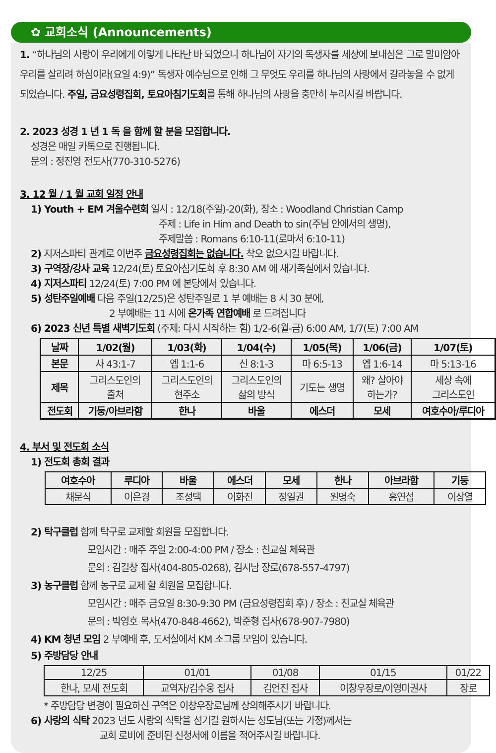✿ 교회소식 (Announcements)
1. “하나님의 사랑이 우리에게 이렇게 나타난 바 되었으니 하나님이 자기의 독생자를 세상에 보내심은 그로 말미암아 우리를 살리려 하심이라(요일 4:9)” 독생자 예수님으로 인해 그 무엇도 우리를 하나님의 사랑에서 갈라놓을 수 없게 되었습니다. 주일, 금요성령집회, 토요아침기도회를 통해 하나님의 사랑을 충만히 누리시길 바랍니다.
2. 2023 성경 1 년 1 독 을 함께 할 분을 모집합니다.
성경은 매일 카톡으로 진행됩니다.
문의 : 정진영 전도사(770-310-5276)
3. 12 월 / 1 월 교회 일정 안내
1) Youth + EM 겨울수련회 일시 : 12/18(주일)-20(화), 장소 : Woodland Christian Camp
주제 : Life in Him and Death to sin(주님 안에서의 생명),
주제말씀 : Romans 6:10-11(로마서 6:10-11)
2) 지저스파티 관계로 이번주 금요성령집회는 없습니다. 착오 없으시길 바랍니다.
3) 구역장/강사 교육 12/24(토) 토요아침기도회 후 8:30 AM 에 새가족실에서 있습니다.
4) 지저스파티 12/24(토) 7:00 PM 에 본당에서 있습니다.
5) 성탄주일예배 다음 주일(12/25)은 성탄주일로 1 부 예배는 8 시 30 분에,
2 부예배는 11 시에 온가족 연합예배 로 드려집니다
6) 2023 신년 특별 새벽기도회 (주제: 다시 시작하는 힘) 1/2-6(월-금) 6:00 AM, 1/7(토) 7:00 AM
| 날짜 | 1/02(월) | 1/03(화) | 1/04(수) | 1/05(목) | 1/06(금) | 1/07(토) |
| --- | --- | --- | --- | --- | --- | --- |
| 본문 | 사 43:1-7 | 엡 1:1-6 | 신 8:1-3 | 마 6:5-13 | 엡 1:6-14 | 마 5:13-16 |
| 제목 | 그리스도인의 출처 | 그리스도인의 현주소 | 그리스도인의 삶의 방식 | 기도는 생명 | 왜? 살아야 하는가? | 세상 속에 그리스도인 |
| 전도회 | 기둥/아브라함 | 한나 | 바울 | 에스더 | 모세 | 여호수아/루디아 |
4. 부서 및 전도회 소식
1) 전도회 총회 결과
| 여호수아 | 루디아 | 바울 | 에스더 | 모세 | 한나 | 아브라함 | 기둥 |
| --- | --- | --- | --- | --- | --- | --- | --- |
| 채문식 | 이은경 | 조성택 | 이화진 | 정일권 | 원명숙 | 홍연섭 | 이상열 |
2) 탁구클럽 함께 탁구로 교제할 회원을 모집합니다.
모임시간 : 매주 주일 2:00-4:00 PM / 장소 : 친교실 체육관
문의 : 김길창 집사(404-805-0268), 김시남 장로(678-557-4797)
3) 농구클럽 함께 농구로 교제 할 회원을 모집합니다.
모임시간 : 매주 금요일 8:30-9:30 PM (금요성령집회 후) / 장소 : 친교실 체육관
문의 : 박영호 목사(470-848-4662), 박준형 집사(678-907-7980)
4) KM 청년 모임 2 부예배 후, 도서실에서 KM 소그룹 모임이 있습니다.
5) 주방담당 안내
| 12/25 | 01/01 | 01/08 | 01/15 | 01/22 |
| 한나, 모세 전도회 | 교역자/김수웅 집사 | 김언진 집사 | 이창우장로/이영미권사 | 장로 |
* 주방담당 변경이 필요하신 구역은 이창우장로님께 상의해주시기 바랍니다.
6) 사랑의 식탁 2023 년도 사랑의 식탁을 섬기길 원하시는 성도님(또는 가정)께서는
교회 로비에 준비된 신청서에 이름을 적어주시길 바랍니다.